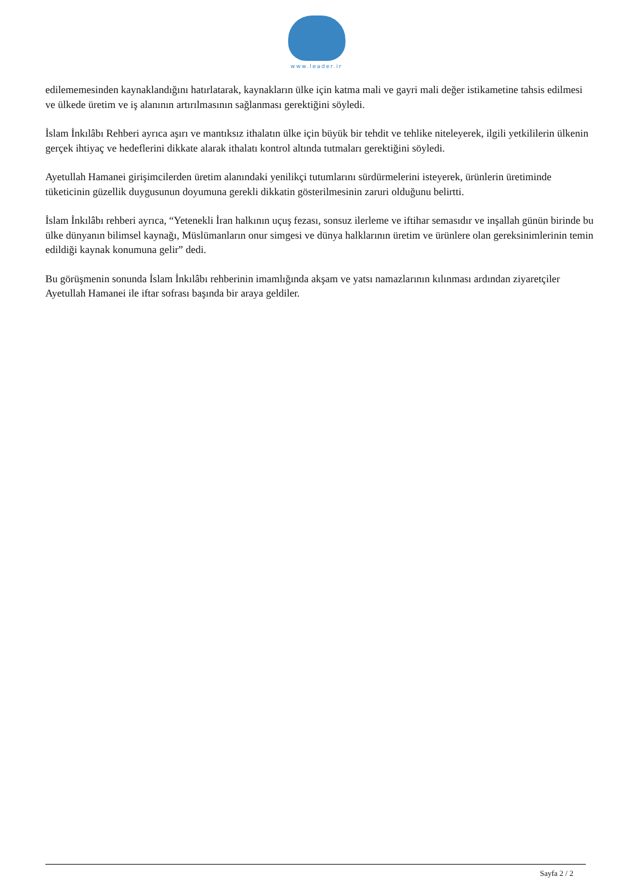www.leader.ir
edilememesinden kaynaklandığını hatırlatarak, kaynakların ülke için katma mali ve gayri mali değer istikametine tahsis edilmesi ve ülkede üretim ve iş alanının artırılmasının sağlanması gerektiğini söyledi.
İslam İnkılâbı Rehberi ayrıca aşırı ve mantıksız ithalatın ülke için büyük bir tehdit ve tehlike niteleyerek, ilgili yetkililerin ülkenin gerçek ihtiyaç ve hedeflerini dikkate alarak ithalatı kontrol altında tutmaları gerektiğini söyledi.
Ayetullah Hamanei girişimcilerden üretim alanındaki yenilikçi tutumlarını sürdürmelerini isteyerek, ürünlerin üretiminde tüketicinin güzellik duygusunun doyumuna gerekli dikkatin gösterilmesinin zaruri olduğunu belirtti.
İslam İnkılâbı rehberi ayrıca, “Yetenekli İran halkının uçuş fezası, sonsuz ilerleme ve iftihar semasıdır ve inşallah günün birinde bu ülke dünyanın bilimsel kaynağı, Müslümanların onur simgesi ve dünya halklarının üretim ve ürünlere olan gereksinimlerinin temin edildiği kaynak konumuna gelir” dedi.
Bu görüşmenin sonunda İslam İnkılâbı rehberinin imamlığında akşam ve yatsı namazlarının kılınması ardından ziyaretçiler Ayetullah Hamanei ile iftar sofrası başında bir araya geldiler.
Sayfa 2 / 2